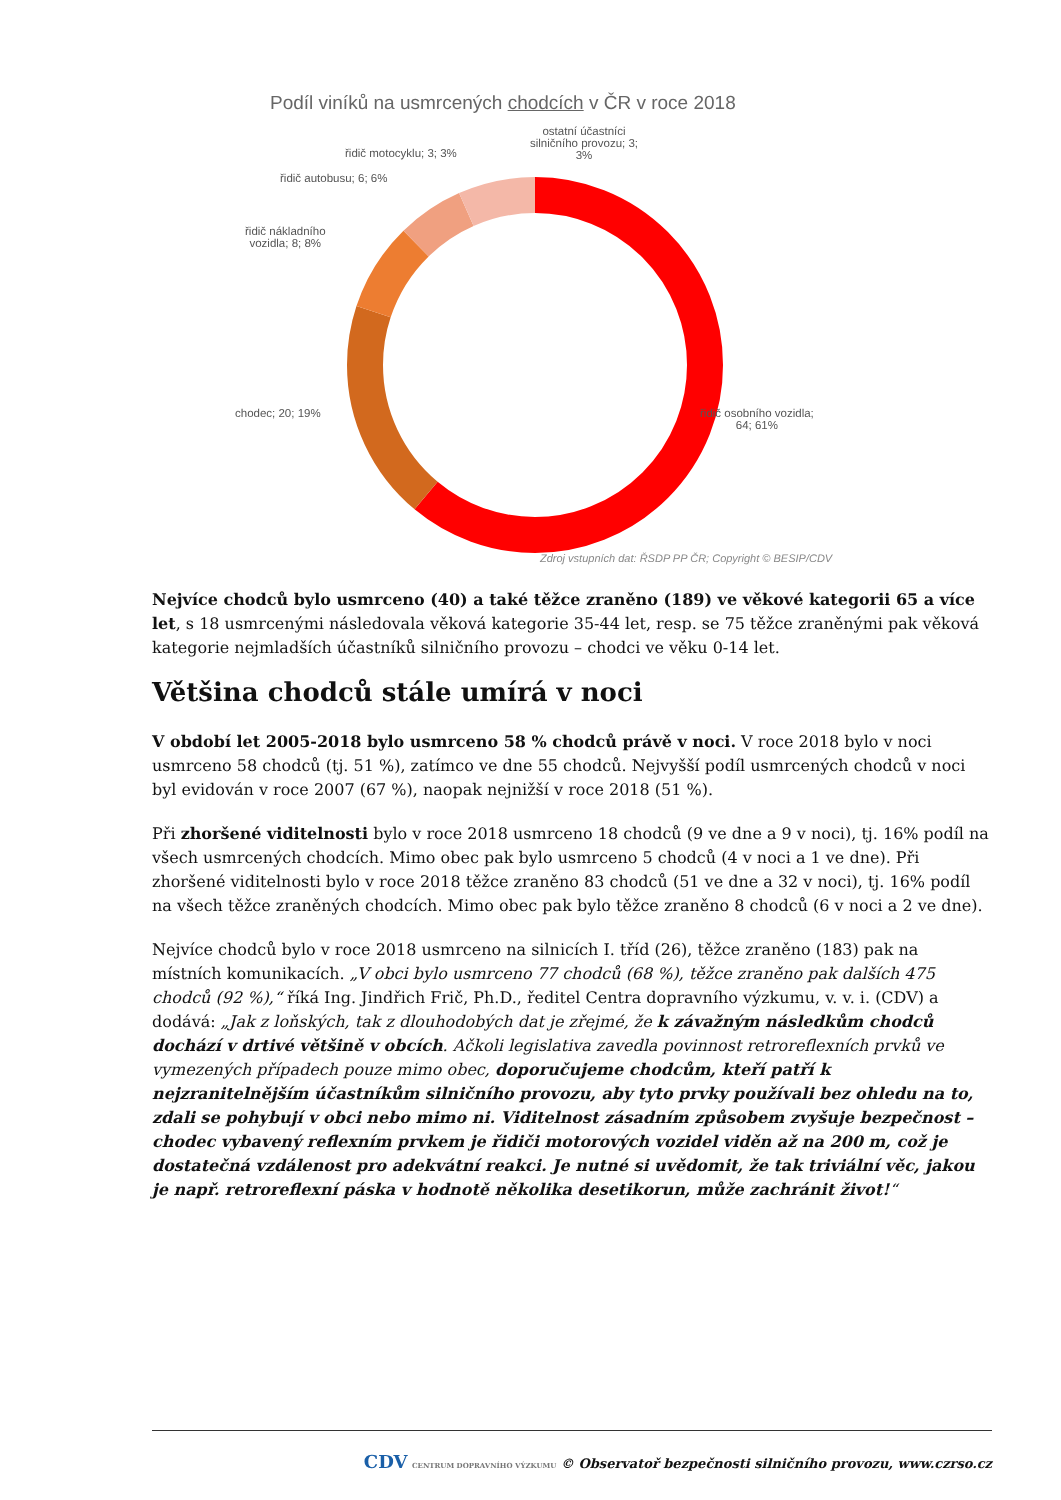Podíl viníků na usmrcených chodcích v ČR v roce 2018
ostatní účastníci
silničního provozu; 3;
3%
řidič motocyklu; 3; 3%
řidič autobusu; 6; 6%
řidič nákladního
vozidla; 8; 8%
chodec; 20; 19%
řidič osobního vozidla;
64; 61%
Zdroj vstupních dat: ŘSDP PP ČR; Copyright © BESIP/CDV
Nejvíce chodců bylo usmrceno (40) a také těžce zraněno (189) ve věkové kategorii 65 a více let, s 18 usmrcenými následovala věková kategorie 35-44 let, resp. se 75 těžce zraněnými pak věková kategorie nejmladších účastníků silničního provozu – chodci ve věku 0-14 let.
Většina chodců stále umírá v noci
V období let 2005-2018 bylo usmrceno 58 % chodců právě v noci. V roce 2018 bylo v noci usmrceno 58 chodců (tj. 51 %), zatímco ve dne 55 chodců. Nejvyšší podíl usmrcených chodců v noci byl evidován v roce 2007 (67 %), naopak nejnižší v roce 2018 (51 %).
Při zhoršené viditelnosti bylo v roce 2018 usmrceno 18 chodců (9 ve dne a 9 v noci), tj. 16% podíl na všech usmrcených chodcích. Mimo obec pak bylo usmrceno 5 chodců (4 v noci a 1 ve dne). Při zhoršené viditelnosti bylo v roce 2018 těžce zraněno 83 chodců (51 ve dne a 32 v noci), tj. 16% podíl na všech těžce zraněných chodcích. Mimo obec pak bylo těžce zraněno 8 chodců (6 v noci a 2 ve dne).
Nejvíce chodců bylo v roce 2018 usmrceno na silnicích I. tříd (26), těžce zraněno (183) pak na místních komunikacích. „V obci bylo usmrceno 77 chodců (68 %), těžce zraněno pak dalších 475 chodců (92 %),“ říká Ing. Jindřich Frič, Ph.D., ředitel Centra dopravního výzkumu, v. v. i. (CDV) a dodává: „Jak z loňských, tak z dlouhodobých dat je zřejmé, že k závažným následkům chodců dochází v drtivé většině v obcích. Ačkoli legislativa zavedla povinnost retroreflexních prvků ve vymezených případech pouze mimo obec, doporučujeme chodcům, kteří patří k nejzranitelnějším účastníkům silničního provozu, aby tyto prvky používali bez ohledu na to, zdali se pohybují v obci nebo mimo ni. Viditelnost zásadním způsobem zvyšuje bezpečnost – chodec vybavený reflexním prvkem je řidiči motorových vozidel viděn až na 200 m, což je dostatečná vzdálenost pro adekvátní reakci. Je nutné si uvědomit, že tak triviální věc, jakou je např. retroreflexní páska v hodnotě několika desetikorun, může zachránit život!“
CDV CENTRUM DOPRAVNÍHO VÝZKUMU © Observatoř bezpečnosti silničního provozu, www.czrso.cz